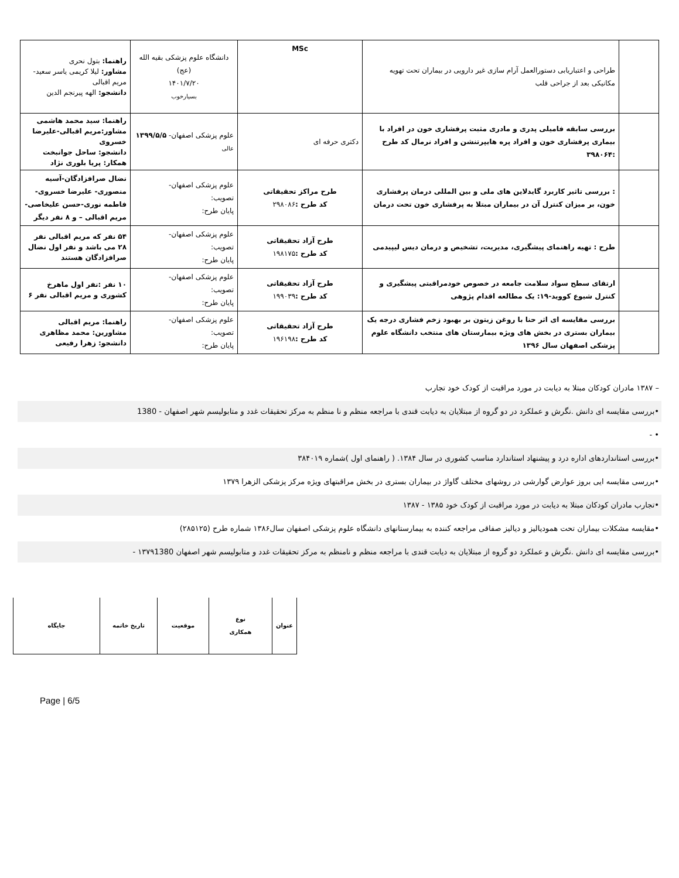| | طراحی و اعتباریابی دستورالعمل آرام سازی غیر دارویی در بیماران تحت تهویه مکانیکی بعد از جراحی قلب | MSc | دانشگاه علوم پزشکی بقیه الله (عج) ۱۴۰۱/۷/۲۰ بسیارخوب | راهنما: بتول نحری مشاور: لیلا کریمی یاسر سعید- مریم اقبالی دانشجو: الهه پیرنجم الدین |
| | بررسی سابقه فامیلی پدری و مادری مثبت پرفشاری خون در افراد با بیماری پرفشاری خون و افراد پره هایپرتنشن و افراد نرمال کد طرح :۳۹۸۰۶۴ | دکتری حرفه ای | علوم پزشکی اصفهان- ۱۳۹۹/۵/۵ عالی | راهنما: سید محمد هاشمی مشاور:مریم اقبالی-علیرضا خسروی دانشجو: ساحل جوانبخت همکار: پریا بلوری نژاد |
| | : بررسی تاثیر کاربرد گایدلاین های ملی و بین المللی درمان پرفشاری خون، بر میزان کنترل آن در بیماران مبتلا به پرفشاری خون تحت درمان | طرح مراکز تحقیقاتی کد طرح : ۲۹۸۰۸۶ | علوم پزشکی اصفهان- تصویب: پایان طرح: | نضال صرافزادگان-آسیه منصوری- علیرضا خسروی- فاطمه نوری-حسن علیخاصی- مریم اقبالی – و ۸ نفر دیگر |
| | طرح : تهیه راهنمای پیشگیری، مدیریت، تشخیص و درمان دیس لیپیدمی | طرح آزاد تحقیقاتی کد طرح : ۱۹۸۱۷۵ | علوم پزشکی اصفهان- تصویب: پایان طرح: | ۵۴ نفر که مریم اقبالی نفر ۲۸ می باشد و نفر اول نضال صرافزادگان هستند |
| | ارتقای سطح سواد سلامت جامعه در خصوص خودمراقبتی پیشگیری و کنترل شیوع کووید-۱۹: یک مطالعه اقدام پژوهی | طرح آزاد تحقیقاتی کد طرح : ۱۹۹۰۳۹ | علوم پزشکی اصفهان- تصویب: پایان طرح: | ۱۰ نفر :نفر اول ماهرخ کشوری و مریم اقبالی نفر ۶ |
| | بررسی مقایسه ای اثر حنا با روغن زیتون بر بهبود زخم فشاری درجه یک بیماران بستری در بخش های ویژه بیمارستان های منتخب دانشگاه علوم پزشکی اصفهان سال ۱۳۹۶ | طرح آزاد تحقیقاتی کد طرح : ۱۹۶۱۹۸ | علوم پزشکی اصفهان- تصویب: پایان طرح: | راهنما: مریم اقبالی مشاورین: محمد مظاهری دانشجو: زهرا رفیعی |
– ۱۳۸۷ مادران کودکان مبتلا به دیابت در مورد مراقبت از کودک خود تجارب
•بررسی مقایسه ای دانش .نگرش و عملکرد در دو گروه از مبتلایان به دیابت قندی با مراجعه منظم و نا منظم به مرکز تحقیقات غدد و متابولیسم شهر اصفهان - 1380
• -
•بررسی استانداردهای اداره درد و پیشنهاد استاندارد مناسب کشوری در سال ۱۳۸۴. ( راهنمای اول )شماره ۳۸۴۰۱۹
•بررسی مقایسه ایی بروز عوارض گوارشی در روشهای مختلف گاواژ در بیماران بستری در بخش مراقبتهای ویژه مرکز پزشکی الزهرا ۱۳۷۹
•تجارب مادران کودکان مبتلا به دیابت در مورد مراقبت از کودک خود ۱۳۸۵ - ۱۳۸۷
•مقایسه مشکلات بیماران تحت همودیالیز و دیالیز صفاقی مراجعه کننده به بیمارستانهای دانشگاه علوم پزشکی اصفهان سال۱۳۸۶ شماره طرح (۲۸۵۱۲۵)
•بررسی مقایسه ای دانش .نگرش و عملکرد دو گروه از مبتلایان به دیابت قندی با مراجعه منظم و نامنظم به مرکز تحقیقات غدد و متابولیسم شهر اصفهان ۱۳۷۹1380 -
| عنوان | نوع همکاری | موقعیت | تاریخ خاتمه | جایگاه |
Page | 6/5